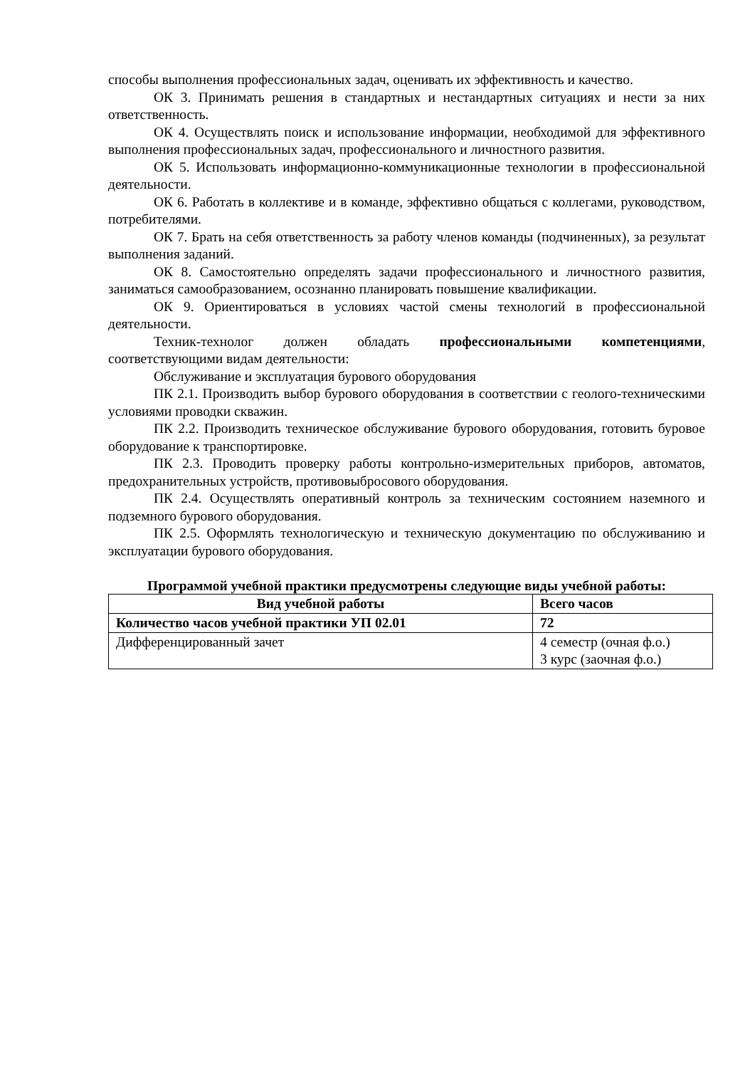способы выполнения профессиональных задач, оценивать их эффективность и качество.
ОК 3. Принимать решения в стандартных и нестандартных ситуациях и нести за них ответственность.
ОК 4. Осуществлять поиск и использование информации, необходимой для эффективного выполнения профессиональных задач, профессионального и личностного развития.
ОК 5. Использовать информационно-коммуникационные технологии в профессиональной деятельности.
ОК 6. Работать в коллективе и в команде, эффективно общаться с коллегами, руководством, потребителями.
ОК 7. Брать на себя ответственность за работу членов команды (подчиненных), за результат выполнения заданий.
ОК 8. Самостоятельно определять задачи профессионального и личностного развития, заниматься самообразованием, осознанно планировать повышение квалификации.
ОК 9. Ориентироваться в условиях частой смены технологий в профессиональной деятельности.
Техник-технолог должен обладать профессиональными компетенциями, соответствующими видам деятельности:
Обслуживание и эксплуатация бурового оборудования
ПК 2.1. Производить выбор бурового оборудования в соответствии с геолого-техническими условиями проводки скважин.
ПК 2.2. Производить техническое обслуживание бурового оборудования, готовить буровое оборудование к транспортировке.
ПК 2.3. Проводить проверку работы контрольно-измерительных приборов, автоматов, предохранительных устройств, противовыбросового оборудования.
ПК 2.4. Осуществлять оперативный контроль за техническим состоянием наземного и подземного бурового оборудования.
ПК 2.5. Оформлять технологическую и техническую документацию по обслуживанию и эксплуатации бурового оборудования.
Программой учебной практики предусмотрены следующие виды учебной работы:
| Вид учебной работы | Всего часов |
| --- | --- |
| Количество часов учебной практики УП 02.01 | 72 |
| Дифференцированный зачет | 4 семестр (очная ф.о.) 3 курс (заочная ф.о.) |